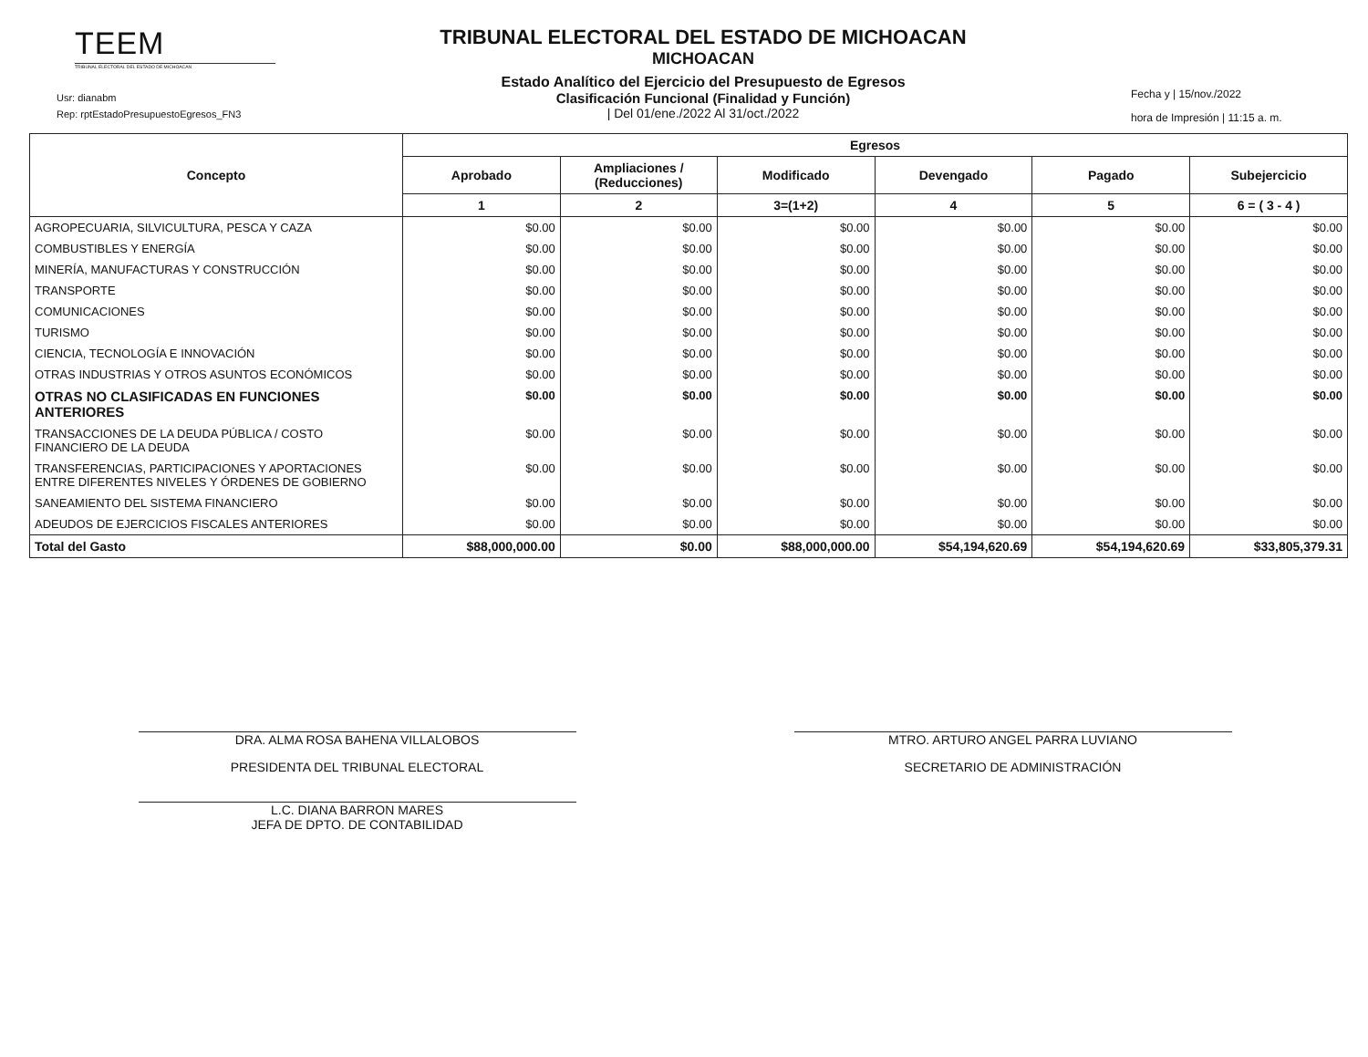TEEM
TRIBUNAL ELECTORAL DEL ESTADO DE MICHOACAN
Usr: dianabm
Rep: rptEstadoPresupuestoEgresos_FN3
TRIBUNAL ELECTORAL DEL ESTADO DE MICHOACAN
MICHOACAN
Estado Analítico del Ejercicio del Presupuesto de Egresos
Clasificación Funcional (Finalidad y Función)
| Del 01/ene./2022 Al 31/oct./2022
Fecha y | 15/nov./2022
hora de Impresión | 11:15 a. m.
| Concepto | Egresos | | | | | |
| --- | --- | --- | --- | --- | --- | --- |
| | Aprobado | Ampliaciones / (Reducciones) | Modificado | Devengado | Pagado | Subejercicio |
| | 1 | 2 | 3=(1+2) | 4 | 5 | 6 = ( 3 - 4 ) |
| AGROPECUARIA, SILVICULTURA, PESCA Y CAZA | $0.00 | $0.00 | $0.00 | $0.00 | $0.00 | $0.00 |
| COMBUSTIBLES Y ENERGÍA | $0.00 | $0.00 | $0.00 | $0.00 | $0.00 | $0.00 |
| MINERÍA, MANUFACTURAS Y CONSTRUCCIÓN | $0.00 | $0.00 | $0.00 | $0.00 | $0.00 | $0.00 |
| TRANSPORTE | $0.00 | $0.00 | $0.00 | $0.00 | $0.00 | $0.00 |
| COMUNICACIONES | $0.00 | $0.00 | $0.00 | $0.00 | $0.00 | $0.00 |
| TURISMO | $0.00 | $0.00 | $0.00 | $0.00 | $0.00 | $0.00 |
| CIENCIA, TECNOLOGÍA E INNOVACIÓN | $0.00 | $0.00 | $0.00 | $0.00 | $0.00 | $0.00 |
| OTRAS INDUSTRIAS Y OTROS ASUNTOS ECONÓMICOS | $0.00 | $0.00 | $0.00 | $0.00 | $0.00 | $0.00 |
| OTRAS NO CLASIFICADAS EN FUNCIONES ANTERIORES | $0.00 | $0.00 | $0.00 | $0.00 | $0.00 | $0.00 |
| TRANSACCIONES DE LA DEUDA PÚBLICA / COSTO FINANCIERO DE LA DEUDA | $0.00 | $0.00 | $0.00 | $0.00 | $0.00 | $0.00 |
| TRANSFERENCIAS, PARTICIPACIONES Y APORTACIONES ENTRE DIFERENTES NIVELES Y ÓRDENES DE GOBIERNO | $0.00 | $0.00 | $0.00 | $0.00 | $0.00 | $0.00 |
| SANEAMIENTO DEL SISTEMA FINANCIERO | $0.00 | $0.00 | $0.00 | $0.00 | $0.00 | $0.00 |
| ADEUDOS DE EJERCICIOS FISCALES ANTERIORES | $0.00 | $0.00 | $0.00 | $0.00 | $0.00 | $0.00 |
| Total del Gasto | $88,000,000.00 | $0.00 | $88,000,000.00 | $54,194,620.69 | $54,194,620.69 | $33,805,379.31 |
DRA. ALMA ROSA BAHENA VILLALOBOS
PRESIDENTA DEL TRIBUNAL ELECTORAL
L.C. DIANA BARRON MARES
JEFA DE DPTO. DE CONTABILIDAD
MTRO. ARTURO ANGEL PARRA LUVIANO
SECRETARIO DE ADMINISTRACIÓN